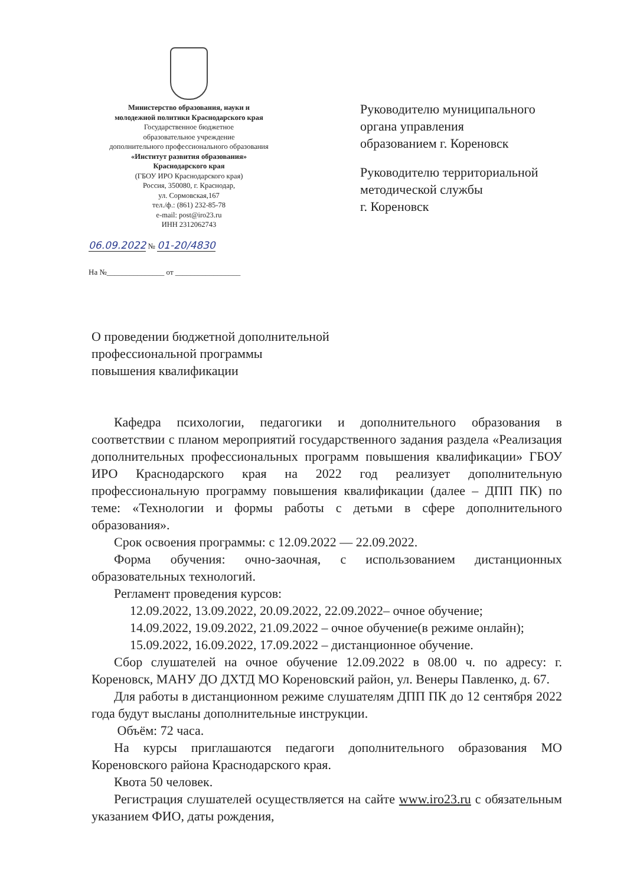Министерство образования, науки и
молодежной политики Краснодарского края
Государственное бюджетное
образовательное учреждение
дополнительного профессионального образования
«Институт развития образования»
Краснодарского края
(ГБОУ ИРО Краснодарского края)
Россия, 350080, г. Краснодар,
ул. Сормовская,167
тел./ф.: (861) 232-85-78
e-mail: post@iro23.ru
ИНН 2312062743
06.09.2022 № 01-20/4830
На №_______________ от _________________
Руководителю муниципального
органа управления
образованием г. Кореновск
Руководителю территориальной
методической службы
г. Кореновск
О проведении бюджетной дополнительной
профессиональной программы
повышения квалификации
Кафедра психологии, педагогики и дополнительного образования в соответствии с планом мероприятий государственного задания раздела «Реализация дополнительных профессиональных программ повышения квалификации» ГБОУ ИРО Краснодарского края на 2022 год реализует дополнительную профессиональную программу повышения квалификации (далее – ДПП ПК) по теме: «Технологии и формы работы с детьми в сфере дополнительного образования».
Срок освоения программы: с 12.09.2022 — 22.09.2022.
Форма обучения: очно-заочная, с использованием дистанционных образовательных технологий.
Регламент проведения курсов:
12.09.2022, 13.09.2022, 20.09.2022, 22.09.2022– очное обучение;
14.09.2022, 19.09.2022, 21.09.2022 – очное обучение(в режиме онлайн);
15.09.2022, 16.09.2022, 17.09.2022 – дистанционное обучение.
Сбор слушателей на очное обучение 12.09.2022 в 08.00 ч. по адресу: г. Кореновск, МАНУ ДО ДХТД МО Кореновский район, ул. Венеры Павленко, д. 67.
Для работы в дистанционном режиме слушателям ДПП ПК до 12 сентября 2022 года будут высланы дополнительные инструкции.
Объём: 72 часа.
На курсы приглашаются педагоги дополнительного образования МО Кореновского района Краснодарского края.
Квота 50 человек.
Регистрация слушателей осуществляется на сайте www.iro23.ru с обязательным указанием ФИО, даты рождения,